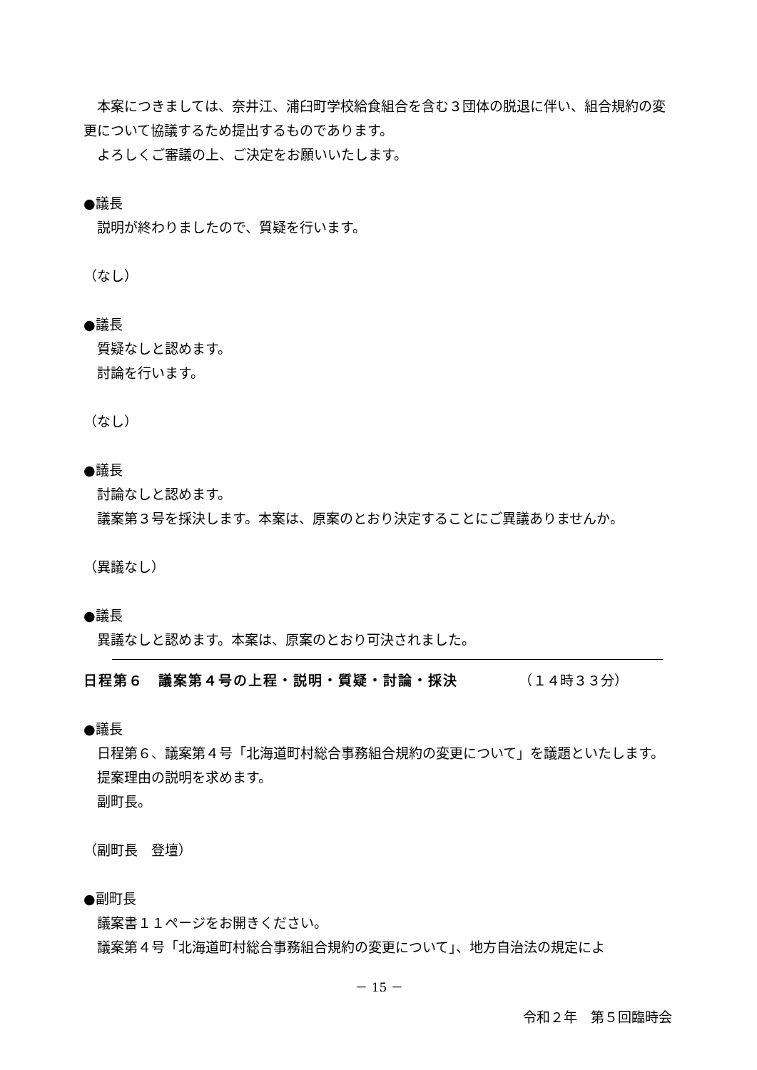本案につきましては、奈井江、浦臼町学校給食組合を含む３団体の脱退に伴い、組合規約の変更について協議するため提出するものであります。
よろしくご審議の上、ご決定をお願いいたします。
●議長
説明が終わりましたので、質疑を行います。
（なし）
●議長
質疑なしと認めます。
討論を行います。
（なし）
●議長
討論なしと認めます。
議案第３号を採決します。本案は、原案のとおり決定することにご異議ありませんか。
（異議なし）
●議長
異議なしと認めます。本案は、原案のとおり可決されました。
日程第６　議案第４号の上程・説明・質疑・討論・採決　　　　　（１４時３３分）
●議長
日程第６、議案第４号「北海道町村総合事務組合規約の変更について」を議題といたします。
提案理由の説明を求めます。
副町長。
（副町長　登壇）
●副町長
議案書１１ページをお開きください。
議案第４号「北海道町村総合事務組合規約の変更について」、地方自治法の規定によ
－ 15 －
令和２年　第５回臨時会